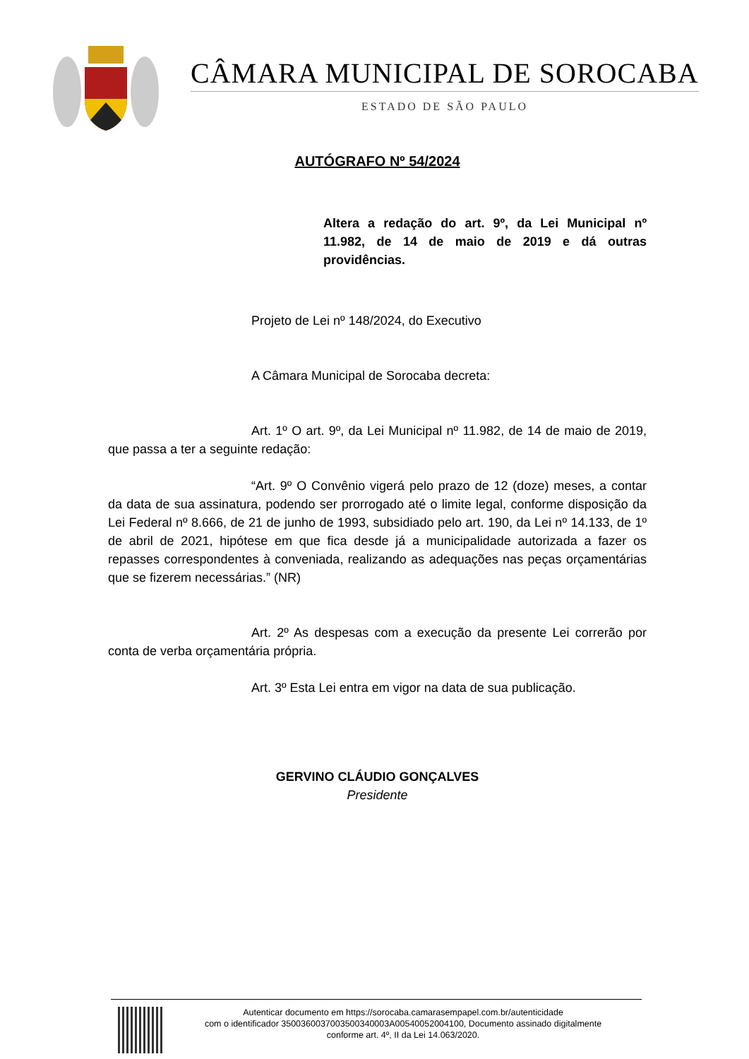CÂMARA MUNICIPAL DE SOROCABA
ESTADO DE SÃO PAULO
AUTÓGRAFO Nº 54/2024
Altera a redação do art. 9º, da Lei Municipal nº 11.982, de 14 de maio de 2019 e dá outras providências.
Projeto de Lei nº 148/2024, do Executivo
A Câmara Municipal de Sorocaba decreta:
Art. 1º O art. 9º, da Lei Municipal nº 11.982, de 14 de maio de 2019, que passa a ter a seguinte redação:
“Art. 9º O Convênio vigerá pelo prazo de 12 (doze) meses, a contar da data de sua assinatura, podendo ser prorrogado até o limite legal, conforme disposição da Lei Federal nº 8.666, de 21 de junho de 1993, subsidiado pelo art. 190, da Lei nº 14.133, de 1º de abril de 2021, hipótese em que fica desde já a municipalidade autorizada a fazer os repasses correspondentes à conveniada, realizando as adequações nas peças orçamentárias que se fizerem necessárias.” (NR)
Art. 2º As despesas com a execução da presente Lei correrão por conta de verba orçamentária própria.
Art. 3º Esta Lei entra em vigor na data de sua publicação.
GERVINO CLÁUDIO GONÇALVES
Presidente
Autenticar documento em https://sorocaba.camarasempapel.com.br/autenticidade
com o identificador 3500360037003500340003A00540052004100, Documento assinado digitalmente
conforme art. 4º, II da Lei 14.063/2020.